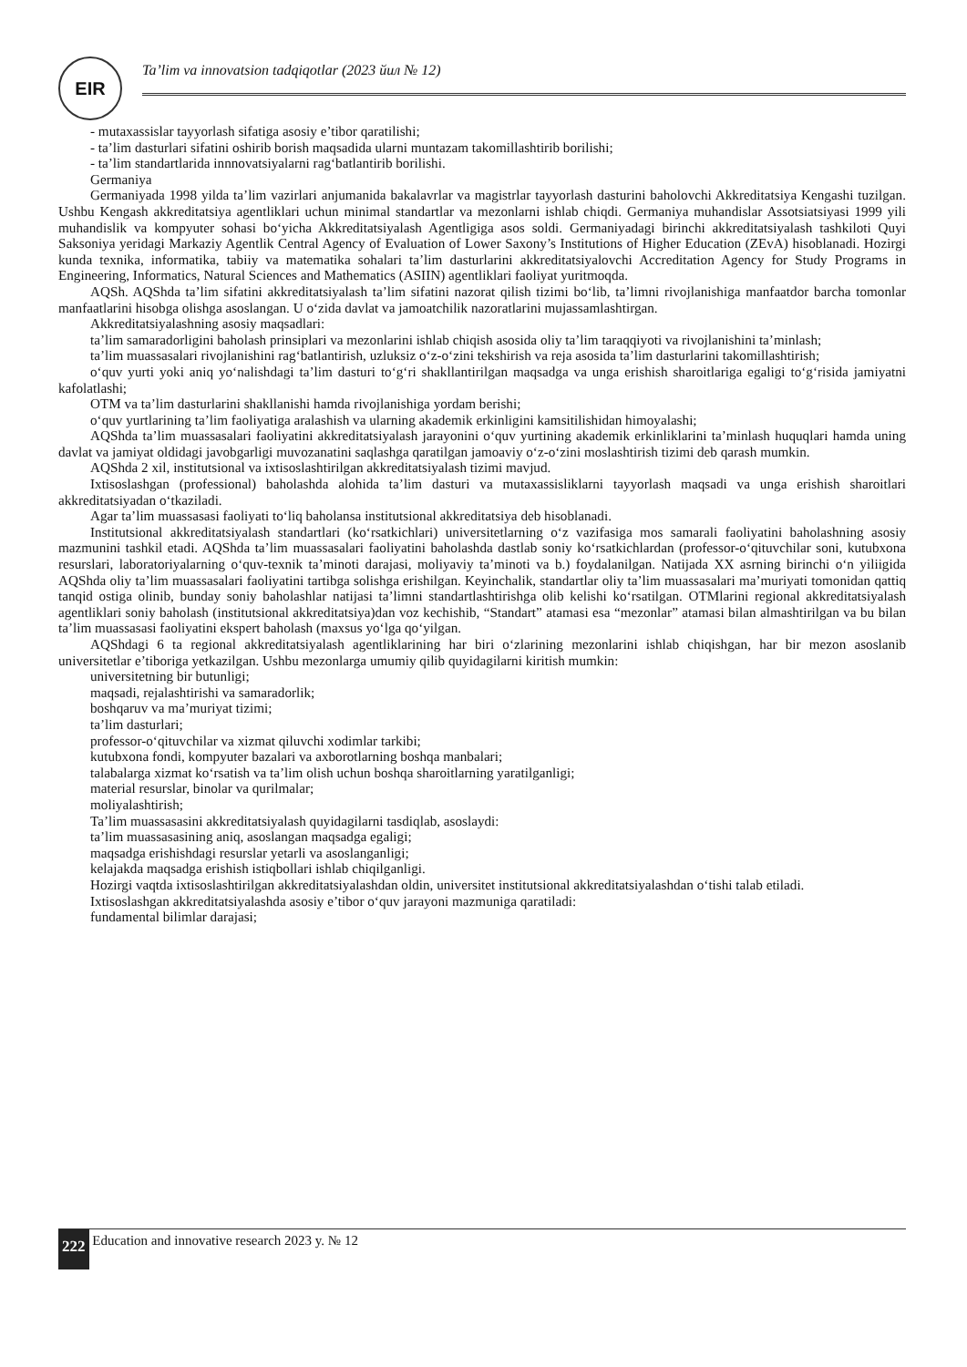EIR
Ta’lim va innovatsion tadqiqotlar (2023 йил № 12)
- mutaxassislar tayyorlash sifatiga asosiy e’tibor qaratilishi;
- ta’lim dasturlari sifatini oshirib borish maqsadida ularni muntazam takomillashtirib borilishi;
- ta’lim standartlarida innnovatsiyalarni rag‘batlantirib borilishi.
Germaniya
Germaniyada 1998 yilda ta’lim vazirlari anjumanida bakalavrlar va magistrlar tayyorlash dasturini baholovchi Akkreditatsiya Kengashi tuzilgan. Ushbu Kengash akkreditatsiya agentliklari uchun minimal standartlar va mezonlarni ishlab chiqdi. Germaniya muhandislar Assotsiatsiyasi 1999 yili muhandislik va kompyuter sohasi bo‘yicha Akkreditatsiyalash Agentligiga asos soldi. Germaniyadagi birinchi akkreditatsiyalash tashkiloti Quyi Saksoniya yeridagi Markaziy Agentlik Central Agency of Evaluation of Lower Saxony’s Institutions of Higher Education (ZEvA) hisoblanadi. Hozirgi kunda texnika, informatika, tabiiy va matematika sohalari ta’lim dasturlarini akkreditatsiyalovchi Accreditation Agency for Study Programs in Engineering, Informatics, Natural Sciences and Mathematics (ASIIN) agentliklari faoliyat yuritmoqda.
AQSh. AQShda ta’lim sifatini akkreditatsiyalash ta’lim sifatini nazorat qilish tizimi bo‘lib, ta’limni rivojlanishiga manfaatdor barcha tomonlar manfaatlarini hisobga olishga asoslangan. U o‘zida davlat va jamoatchilik nazoratlarini mujassamlashtirgan.
Akkreditatsiyalashning asosiy maqsadlari:
ta’lim samaradorligini baholash prinsiplari va mezonlarini ishlab chiqish asosida oliy ta’lim taraqqiyoti va rivojlanishini ta’minlash;
ta’lim muassasalari rivojlanishini rag‘batlantirish, uzluksiz o‘z-o‘zini tekshirish va reja asosida ta’lim dasturlarini takomillashtirish;
o‘quv yurti yoki aniq yo‘nalishdagi ta’lim dasturi to‘g‘ri shakllantirilgan maqsadga va unga erishish sharoitlariga egaligi to‘g‘risida jamiyatni kafolatlashi;
OTM va ta’lim dasturlarini shakllanishi hamda rivojlanishiga yordam berishi;
o‘quv yurtlarining ta’lim faoliyatiga aralashish va ularning akademik erkinligini kamsitilishidan himoyalashi;
AQShda ta’lim muassasalari faoliyatini akkreditatsiyalash jarayonini o‘quv yurtining akademik erkinliklarini ta’minlash huquqlari hamda uning davlat va jamiyat oldidagi javobgarligi muvozanatini saqlashga qaratilgan jamoaviy o‘z-o‘zini moslashtirish tizimi deb qarash mumkin.
AQShda 2 xil, institutsional va ixtisoslashtirilgan akkreditatsiyalash tizimi mavjud.
Ixtisoslashgan (professional) baholashda alohida ta’lim dasturi va mutaxassisliklarni tayyorlash maqsadi va unga erishish sharoitlari akkreditatsiyadan o‘tkaziladi.
Agar ta’lim muassasasi faoliyati to‘liq baholansa institutsional akkreditatsiya deb hisoblanadi.
Institutsional akkreditatsiyalash standartlari (ko‘rsatkichlari) universitetlarning o‘z vazifasiga mos samarali faoliyatini baholashning asosiy mazmunini tashkil etadi. AQShda ta’lim muassasalari faoliyatini baholashda dastlab soniy ko‘rsatkichlardan (professor-o‘qituvchilar soni, kutubxona resurslari, laboratoriyalarning o‘quv-texnik ta’minoti darajasi, moliyaviy ta’minoti va b.) foydalanilgan. Natijada XX asrning birinchi o‘n yiliigida AQShda oliy ta’lim muassasalari faoliyatini tartibga solishga erishilgan. Keyinchalik, standartlar oliy ta’lim muassasalari ma’muriyati tomonidan qattiq tanqid ostiga olinib, bunday soniy baholashlar natijasi ta’limni standartlashtirishga olib kelishi ko‘rsatilgan. OTMlarini regional akkreditatsiyalash agentliklari soniy baholash (institutsional akkreditatsiya)dan voz kechishib, “Standart” atamasi esa “mezonlar” atamasi bilan almashtirilgan va bu bilan ta’lim muassasasi faoliyatini ekspert baholash (maxsus yo‘lga qo‘yilgan.
AQShdagi 6 ta regional akkreditatsiyalash agentliklarining har biri o‘zlarining mezonlarini ishlab chiqishgan, har bir mezon asoslanib universitetlar e’tiboriga yetkazilgan. Ushbu mezonlarga umumiy qilib quyidagilarni kiritish mumkin:
universitetning bir butunligi;
maqsadi, rejalashtirishi va samaradorlik;
boshqaruv va ma’muriyat tizimi;
ta’lim dasturlari;
professor-o‘qituvchilar va xizmat qiluvchi xodimlar tarkibi;
kutubxona fondi, kompyuter bazalari va axborotlarning boshqa manbalari;
talabalarga xizmat ko‘rsatish va ta’lim olish uchun boshqa sharoitlarning yaratilganligi;
material resurslar, binolar va qurilmalar;
moliyalashtirish;
Ta’lim muassasasini akkreditatsiyalash quyidagilarni tasdiqlab, asoslaydi:
ta’lim muassasasining aniq, asoslangan maqsadga egaligi;
maqsadga erishishdagi resurslar yetarli va asoslanganligi;
kelajakda maqsadga erishish istiqbollari ishlab chiqilganligi.
Hozirgi vaqtda ixtisoslashtirilgan akkreditatsiyalashdan oldin, universitet institutsional akkreditatsiyalashdan o‘tishi talab etiladi.
Ixtisoslashgan akkreditatsiyalashda asosiy e’tibor o‘quv jarayoni mazmuniga qaratiladi:
fundamental bilimlar darajasi;
222 Education and innovative research 2023 y. № 12